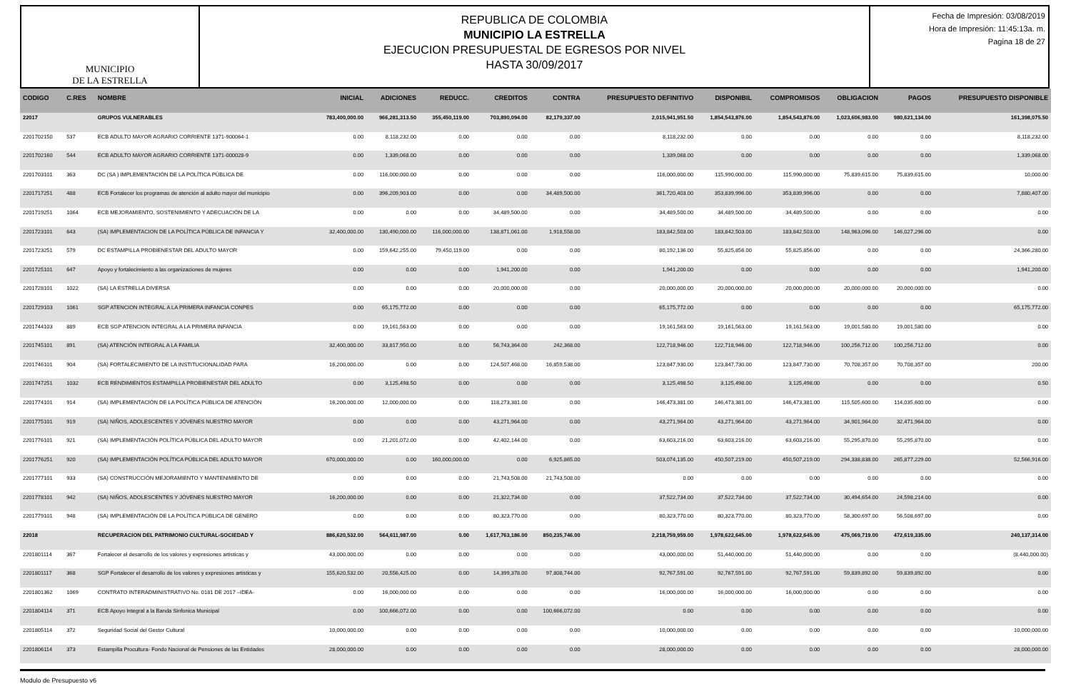MUNICIPIO
DE LA ESTRELLA
REPUBLICA DE COLOMBIA
MUNICIPIO LA ESTRELLA
EJECUCION PRESUPUESTAL DE EGRESOS POR NIVEL
HASTA 30/09/2017
Fecha de Impresión: 03/08/2019
Hora de Impresión: 11:45:13a. m.
Pagina 18 de 27
| CODIGO | C.RES | NOMBRE | INICIAL | ADICIONES | REDUCC. | CREDITOS | CONTRA | PRESUPUESTO DEFINITIVO | DISPONIBIL | COMPROMISOS | OBLIGACION | PAGOS | PRESUPUESTO DISPONIBLE |
| --- | --- | --- | --- | --- | --- | --- | --- | --- | --- | --- | --- | --- | --- |
| 22017 | | GRUPOS VULNERABLES | 783,400,000.00 | 966,281,313.50 | 355,450,119.00 | 703,890,094.00 | 82,179,337.00 | 2,015,941,951.50 | 1,854,543,876.00 | 1,854,543,876.00 | 1,023,606,983.00 | 980,621,134.00 | 161,398,075.50 |
| 2201702150 | 537 | ECB ADULTO MAYOR AGRARIO CORRIENTE 1371-900064-1 | 0.00 | 8,118,232.00 | 0.00 | 0.00 | 0.00 | 8,118,232.00 | 0.00 | 0.00 | 0.00 | 0.00 | 8,118,232.00 |
| 2201702160 | 544 | ECB ADULTO MAYOR AGRARIO CORRIENTE 1371-000028-9 | 0.00 | 1,339,068.00 | 0.00 | 0.00 | 0.00 | 1,339,068.00 | 0.00 | 0.00 | 0.00 | 0.00 | 1,339,068.00 |
| 2201703101 | 363 | DC (SA ) IMPLEMENTACIÓN DE LA POLÍTICA PÚBLICA DE | 0.00 | 116,000,000.00 | 0.00 | 0.00 | 0.00 | 116,000,000.00 | 115,990,000.00 | 115,990,000.00 | 75,839,615.00 | 75,839,615.00 | 10,000.00 |
| 2201717251 | 488 | ECB Fortalecer los programas de atención al adulto mayor del municipio | 0.00 | 396,209,903.00 | 0.00 | 0.00 | 34,489,500.00 | 361,720,403.00 | 353,839,996.00 | 353,839,996.00 | 0.00 | 0.00 | 7,880,407.00 |
| 2201719251 | 1064 | ECB MEJORAMIENTO, SOSTENIMIENTO Y ADECUACIÓN DE LA | 0.00 | 0.00 | 0.00 | 34,489,500.00 | 0.00 | 34,489,500.00 | 34,489,500.00 | 34,489,500.00 | 0.00 | 0.00 | 0.00 |
| 2201723101 | 643 | (SA) IMPLEMENTACION DE LA POLÍTICA PÚBLICA DE INFANCIA Y | 32,400,000.00 | 130,490,000.00 | 116,000,000.00 | 138,871,061.00 | 1,918,558.00 | 183,842,503.00 | 183,842,503.00 | 183,842,503.00 | 148,963,096.00 | 146,027,296.00 | 0.00 |
| 2201723251 | 579 | DC ESTAMPILLA PROBIENESTAR DEL ADULTO MAYOR | 0.00 | 159,642,255.00 | 79,450,119.00 | 0.00 | 0.00 | 80,192,136.00 | 55,825,856.00 | 55,825,856.00 | 0.00 | 0.00 | 24,366,280.00 |
| 2201725101 | 647 | Apoyo y fortalecimiento a las organizaciones de mujeres | 0.00 | 0.00 | 0.00 | 1,941,200.00 | 0.00 | 1,941,200.00 | 0.00 | 0.00 | 0.00 | 0.00 | 1,941,200.00 |
| 2201728101 | 1022 | (SA) LA ESTRELLA DIVERSA | 0.00 | 0.00 | 0.00 | 20,000,000.00 | 0.00 | 20,000,000.00 | 20,000,000.00 | 20,000,000.00 | 20,000,000.00 | 20,000,000.00 | 0.00 |
| 2201729103 | 1061 | SGP ATENCION INTEGRAL A LA PRIMERA INFANCIA CONPES | 0.00 | 65,175,772.00 | 0.00 | 0.00 | 0.00 | 65,175,772.00 | 0.00 | 0.00 | 0.00 | 0.00 | 65,175,772.00 |
| 2201744103 | 889 | ECB SGP ATENCION INTEGRAL A LA PRIMERA INFANCIA | 0.00 | 19,161,563.00 | 0.00 | 0.00 | 0.00 | 19,161,563.00 | 19,161,563.00 | 19,161,563.00 | 19,001,580.00 | 19,001,580.00 | 0.00 |
| 2201745101 | 891 | (SA) ATENCIÓN INTEGRAL A LA FAMILIA | 32,400,000.00 | 33,817,950.00 | 0.00 | 56,743,364.00 | 242,368.00 | 122,718,946.00 | 122,718,946.00 | 122,718,946.00 | 100,256,712.00 | 100,256,712.00 | 0.00 |
| 2201746101 | 904 | (SA) FORTALECIMIENTO DE LA INSTITUCIONALIDAD PARA | 16,200,000.00 | 0.00 | 0.00 | 124,507,468.00 | 16,859,538.00 | 123,847,930.00 | 123,847,730.00 | 123,847,730.00 | 70,708,357.00 | 70,708,357.00 | 200.00 |
| 2201747251 | 1032 | ECB RENDIMIENTOS ESTAMPILLA PROBIENESTAR DEL ADULTO | 0.00 | 3,125,498.50 | 0.00 | 0.00 | 0.00 | 3,125,498.50 | 3,125,498.00 | 3,125,498.00 | 0.00 | 0.00 | 0.50 |
| 2201774101 | 914 | (SA) IMPLEMENTACIÓN DE LA POLÍTICA PÚBLICA DE ATENCIÓN | 16,200,000.00 | 12,000,000.00 | 0.00 | 118,273,381.00 | 0.00 | 146,473,381.00 | 146,473,381.00 | 146,473,381.00 | 115,505,600.00 | 114,035,600.00 | 0.00 |
| 2201775101 | 919 | (SA) NIÑOS, ADOLESCENTES Y JÓVENES NUESTRO MAYOR | 0.00 | 0.00 | 0.00 | 43,271,964.00 | 0.00 | 43,271,964.00 | 43,271,964.00 | 43,271,964.00 | 34,901,964.00 | 32,471,964.00 | 0.00 |
| 2201776101 | 921 | (SA) IMPLEMENTACIÓN POLÍTICA PÚBLICA DEL ADULTO MAYOR | 0.00 | 21,201,072.00 | 0.00 | 42,402,144.00 | 0.00 | 63,603,216.00 | 63,603,216.00 | 63,603,216.00 | 55,295,870.00 | 55,295,870.00 | 0.00 |
| 2201776251 | 920 | (SA) IMPLEMENTACIÓN POLÍTICA PÚBLICA DEL ADULTO MAYOR | 670,000,000.00 | 0.00 | 160,000,000.00 | 0.00 | 6,925,865.00 | 503,074,135.00 | 450,507,219.00 | 450,507,219.00 | 294,338,838.00 | 265,877,229.00 | 52,566,916.00 |
| 2201777101 | 933 | (SA) CONSTRUCCIÓN MEJORAMIENTO Y MANTENIMIENTO DE | 0.00 | 0.00 | 0.00 | 21,743,508.00 | 21,743,508.00 | 0.00 | 0.00 | 0.00 | 0.00 | 0.00 | 0.00 |
| 2201778101 | 942 | (SA) NIÑOS, ADOLESCENTES Y JÓVENES NUESTRO MAYOR | 16,200,000.00 | 0.00 | 0.00 | 21,322,734.00 | 0.00 | 37,522,734.00 | 37,522,734.00 | 37,522,734.00 | 30,494,654.00 | 24,598,214.00 | 0.00 |
| 2201779101 | 948 | (SA) IMPLEMENTACIÓN DE LA POLÍTICA PÚBLICA DE GENERO | 0.00 | 0.00 | 0.00 | 80,323,770.00 | 0.00 | 80,323,770.00 | 80,323,770.00 | 80,323,770.00 | 58,300,697.00 | 56,508,697.00 | 0.00 |
| 22018 | | RECUPERACION DEL PATRIMONIO CULTURAL-SOCIEDAD Y | 886,620,532.00 | 564,611,987.00 | 0.00 | 1,617,763,186.00 | 850,235,746.00 | 2,218,759,959.00 | 1,978,622,645.00 | 1,978,622,645.00 | 475,069,719.00 | 472,619,335.00 | 240,137,314.00 |
| 2201801114 | 367 | Fortalecer el desarrollo de los valores y expresiones artisticas y | 43,000,000.00 | 0.00 | 0.00 | 0.00 | 0.00 | 43,000,000.00 | 51,440,000.00 | 51,440,000.00 | 0.00 | 0.00 | (8,440,000.00) |
| 2201801117 | 368 | SGP Fortalecer el desarrollo de los valores y expresiones artisticas y | 155,620,532.00 | 20,556,425.00 | 0.00 | 14,399,378.00 | 97,808,744.00 | 92,767,591.00 | 92,767,591.00 | 92,767,591.00 | 59,839,892.00 | 59,839,892.00 | 0.00 |
| 2201801362 | 1069 | CONTRATO INTERADMINISTRATIVO No. 0181 DE 2017 –IDEA- | 0.00 | 16,000,000.00 | 0.00 | 0.00 | 0.00 | 16,000,000.00 | 16,000,000.00 | 16,000,000.00 | 0.00 | 0.00 | 0.00 |
| 2201804114 | 371 | ECB Apoyo Integral a la Banda Sinfonica Municipal | 0.00 | 100,666,072.00 | 0.00 | 0.00 | 100,666,072.00 | 0.00 | 0.00 | 0.00 | 0.00 | 0.00 | 0.00 |
| 2201805114 | 372 | Seguridad Social del Gestor Cultural | 10,000,000.00 | 0.00 | 0.00 | 0.00 | 0.00 | 10,000,000.00 | 0.00 | 0.00 | 0.00 | 0.00 | 10,000,000.00 |
| 2201806114 | 373 | Estampilla Procultura- Fondo Nacional de Pensiones de las Entidades | 28,000,000.00 | 0.00 | 0.00 | 0.00 | 0.00 | 28,000,000.00 | 0.00 | 0.00 | 0.00 | 0.00 | 28,000,000.00 |
Modulo de Presupuesto v6